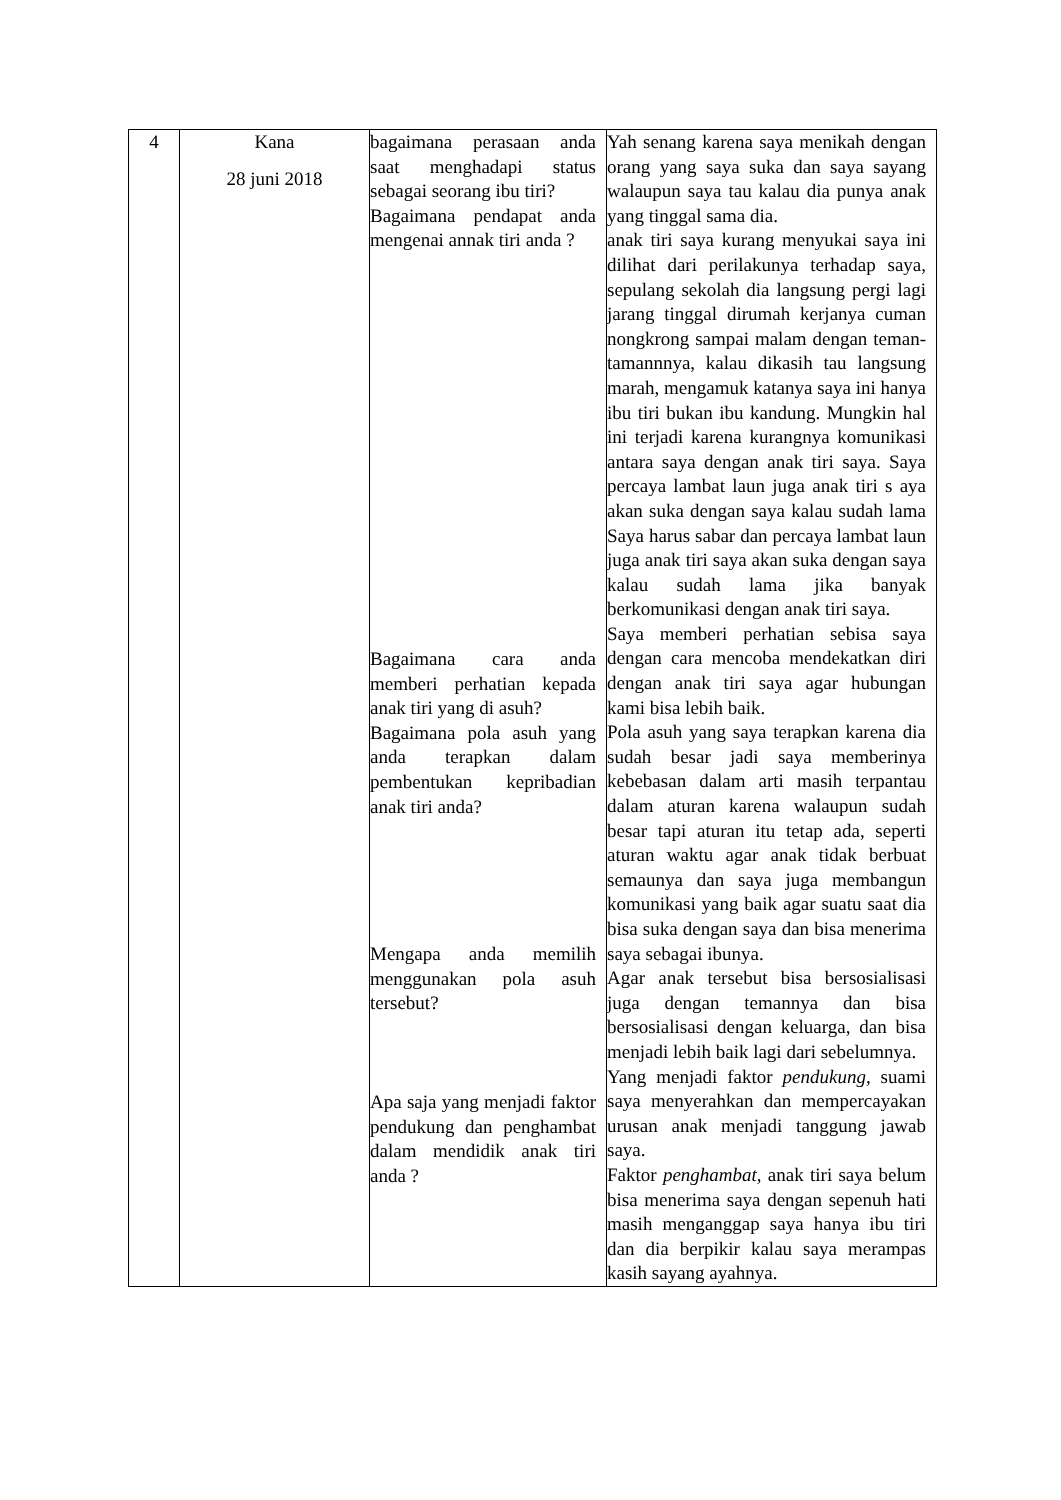| 4 | Kana 28 juni 2018 | bagaimana perasaan anda saat menghadapi status sebagai seorang ibu tiri? Bagaimana pendapat anda mengenai annak tiri anda ? Bagaimana cara anda memberi perhatian kepada anak tiri yang di asuh? Bagaimana pola asuh yang anda terapkan dalam pembentukan kepribadian anak tiri anda? Mengapa anda memilih menggunakan pola asuh tersebut? Apa saja yang menjadi faktor pendukung dan penghambat dalam mendidik anak tiri anda ? | Yah senang karena saya menikah dengan orang yang saya suka dan saya sayang walaupun saya tau kalau dia punya anak yang tinggal sama dia. anak tiri saya kurang menyukai saya ini dilihat dari perilakunya terhadap saya, sepulang sekolah dia langsung pergi lagi jarang tinggal dirumah kerjanya cuman nongkrong sampai malam dengan teman-tamannnya, kalau dikasih tau langsung marah, mengamuk katanya saya ini hanya ibu tiri bukan ibu kandung. Mungkin hal ini terjadi karena kurangnya komunikasi antara saya dengan anak tiri saya. Saya percaya lambat laun juga anak tiri s aya akan suka dengan saya kalau sudah lama Saya harus sabar dan percaya lambat laun juga anak tiri saya akan suka dengan saya kalau sudah lama jika banyak berkomunikasi dengan anak tiri saya. Saya memberi perhatian sebisa saya dengan cara mencoba mendekatkan diri dengan anak tiri saya agar hubungan kami bisa lebih baik. Pola asuh yang saya terapkan karena dia sudah besar jadi saya memberinya kebebasan dalam arti masih terpantau dalam aturan karena walaupun sudah besar tapi aturan itu tetap ada, seperti aturan waktu agar anak tidak berbuat semaunya dan saya juga membangun komunikasi yang baik agar suatu saat dia bisa suka dengan saya dan bisa menerima saya sebagai ibunya. Agar anak tersebut bisa bersosialisasi juga dengan temannya dan bisa bersosialisasi dengan keluarga, dan bisa menjadi lebih baik lagi dari sebelumnya. Yang menjadi faktor pendukung, suami saya menyerahkan dan mempercayakan urusan anak menjadi tanggung jawab saya. Faktor penghambat, anak tiri saya belum bisa menerima saya dengan sepenuh hati masih menganggap saya hanya ibu tiri dan dia berpikir kalau saya merampas kasih sayang ayahnya. |